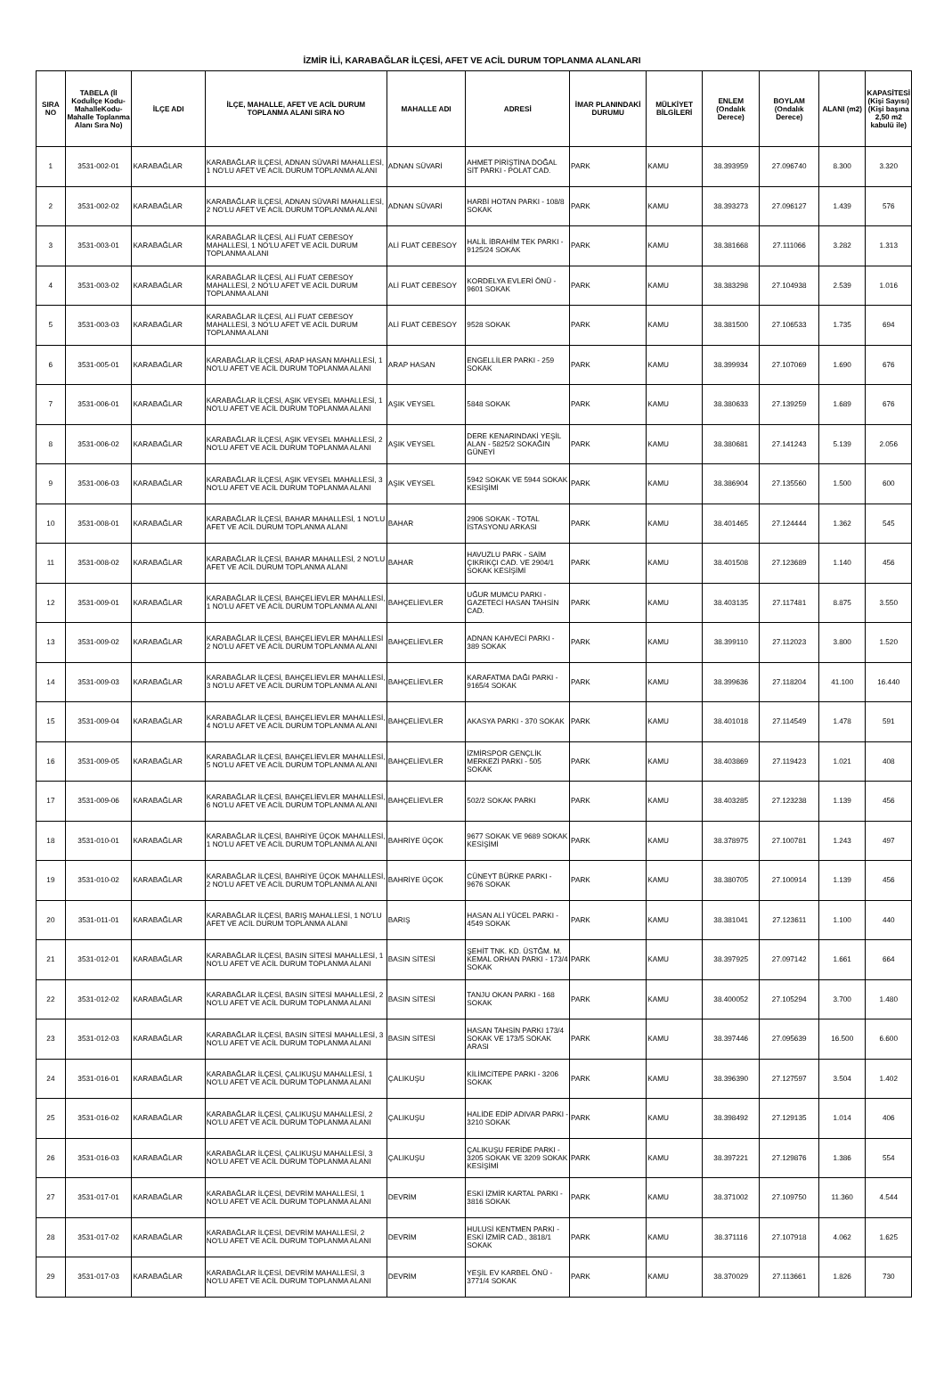İZMİR İLİ, KARABAĞLAR İLÇESİ, AFET VE ACİL DURUM TOPLANMA ALANLARI
| SIRA NO | TABELA (İl Koduİlçe Kodu-MahalleKodu-Mahalle Toplanma Alanı Sıra No) | İLÇE ADI | İLÇE, MAHALLE, AFET VE ACİL DURUM TOPLANMA ALANI SIRA NO | MAHALLE ADI | ADRESİ | İMAR PLANINDAKİ DURUMU | MÜLKİYET BİLGİLERİ | ENLEM (Ondalık Derece) | BOYLAM (Ondalık Derece) | ALANI (m2) | KAPASİTESİ (Kişi Sayısı) (Kişi başına 2,50 m2 kabulü ile) |
| --- | --- | --- | --- | --- | --- | --- | --- | --- | --- | --- | --- |
| 1 | 3531-002-01 | KARABAĞLAR | KARABAĞLAR İLÇESİ, ADNAN SÜVARİ MAHALLESİ, 1 NO'LU AFET VE ACİL DURUM TOPLANMA ALANI | ADNAN SÜVARİ | AHMET PİRİŞTİNA DOĞAL SİT PARKI - POLAT CAD. | PARK | KAMU | 38.393959 | 27.096740 | 8.300 | 3.320 |
| 2 | 3531-002-02 | KARABAĞLAR | KARABAĞLAR İLÇESİ, ADNAN SÜVARİ MAHALLESİ, 2 NO'LU AFET VE ACİL DURUM TOPLANMA ALANI | ADNAN SÜVARİ | HARBİ HOTAN PARKI - 108/8 SOKAK | PARK | KAMU | 38.393273 | 27.096127 | 1.439 | 576 |
| 3 | 3531-003-01 | KARABAĞLAR | KARABAĞLAR İLÇESİ, ALİ FUAT CEBESOY MAHALLESİ, 1 NO'LU AFET VE ACİL DURUM TOPLANMA ALANI | ALİ FUAT CEBESOY | HALİL İBRAHİM TEK PARKI - 9125/24 SOKAK | PARK | KAMU | 38.381668 | 27.111066 | 3.282 | 1.313 |
| 4 | 3531-003-02 | KARABAĞLAR | KARABAĞLAR İLÇESİ, ALİ FUAT CEBESOY MAHALLESİ, 2 NO'LU AFET VE ACİL DURUM TOPLANMA ALANI | ALİ FUAT CEBESOY | KORDELYA EVLERİ ÖNÜ - 9601 SOKAK | PARK | KAMU | 38.383298 | 27.104938 | 2.539 | 1.016 |
| 5 | 3531-003-03 | KARABAĞLAR | KARABAĞLAR İLÇESİ, ALİ FUAT CEBESOY MAHALLESİ, 3 NO'LU AFET VE ACİL DURUM TOPLANMA ALANI | ALİ FUAT CEBESOY | 9528 SOKAK | PARK | KAMU | 38.381500 | 27.106533 | 1.735 | 694 |
| 6 | 3531-005-01 | KARABAĞLAR | KARABAĞLAR İLÇESİ, ARAP HASAN MAHALLESİ, 1 NO'LU AFET VE ACİL DURUM TOPLANMA ALANI | ARAP HASAN | ENGELLİLER PARKI - 259 SOKAK | PARK | KAMU | 38.399934 | 27.107069 | 1.690 | 676 |
| 7 | 3531-006-01 | KARABAĞLAR | KARABAĞLAR İLÇESİ, AŞIK VEYSEL MAHALLESİ, 1 NO'LU AFET VE ACİL DURUM TOPLANMA ALANI | AŞIK VEYSEL | 5848 SOKAK | PARK | KAMU | 38.380633 | 27.139259 | 1.689 | 676 |
| 8 | 3531-006-02 | KARABAĞLAR | KARABAĞLAR İLÇESİ, AŞIK VEYSEL MAHALLESİ, 2 NO'LU AFET VE ACİL DURUM TOPLANMA ALANI | AŞIK VEYSEL | DERE KENARINDAKİ YEŞİL ALAN - 5825/2 SOKAĞIN GÜNEYİ | PARK | KAMU | 38.380681 | 27.141243 | 5.139 | 2.056 |
| 9 | 3531-006-03 | KARABAĞLAR | KARABAĞLAR İLÇESİ, AŞIK VEYSEL MAHALLESİ, 3 NO'LU AFET VE ACİL DURUM TOPLANMA ALANI | AŞIK VEYSEL | 5942 SOKAK VE 5944 SOKAK KESİŞİMİ | PARK | KAMU | 38.386904 | 27.135560 | 1.500 | 600 |
| 10 | 3531-008-01 | KARABAĞLAR | KARABAĞLAR İLÇESİ, BAHAR MAHALLESİ, 1 NO'LU AFET VE ACİL DURUM TOPLANMA ALANI | BAHAR | 2906 SOKAK - TOTAL İSTASYONU ARKASI | PARK | KAMU | 38.401465 | 27.124444 | 1.362 | 545 |
| 11 | 3531-008-02 | KARABAĞLAR | KARABAĞLAR İLÇESİ, BAHAR MAHALLESİ, 2 NO'LU AFET VE ACİL DURUM TOPLANMA ALANI | BAHAR | HAVUZLU PARK - SAİM ÇIKRIKÇI CAD. VE 2904/1 SOKAK KESİŞİMİ | PARK | KAMU | 38.401508 | 27.123689 | 1.140 | 456 |
| 12 | 3531-009-01 | KARABAĞLAR | KARABAĞLAR İLÇESİ, BAHÇELİEVLER MAHALLESİ, 1 NO'LU AFET VE ACİL DURUM TOPLANMA ALANI | BAHÇELİEVLER | UĞUR MUMCU PARKI - GAZETECİ HASAN TAHSİN CAD. | PARK | KAMU | 38.403135 | 27.117481 | 8.875 | 3.550 |
| 13 | 3531-009-02 | KARABAĞLAR | KARABAĞLAR İLÇESİ, BAHÇELİEVLER MAHALLESİ 2 NO'LU AFET VE ACİL DURUM TOPLANMA ALANI | BAHÇELİEVLER | ADNAN KAHVECİ PARKI - 389 SOKAK | PARK | KAMU | 38.399110 | 27.112023 | 3.800 | 1.520 |
| 14 | 3531-009-03 | KARABAĞLAR | KARABAĞLAR İLÇESİ, BAHÇELİEVLER MAHALLESİ, 3 NO'LU AFET VE ACİL DURUM TOPLANMA ALANI | BAHÇELİEVLER | KARAFATMA DAĞI PARKI - 9165/4 SOKAK | PARK | KAMU | 38.399636 | 27.118204 | 41.100 | 16.440 |
| 15 | 3531-009-04 | KARABAĞLAR | KARABAĞLAR İLÇESİ, BAHÇELİEVLER MAHALLESİ, 4 NO'LU AFET VE ACİL DURUM TOPLANMA ALANI | BAHÇELİEVLER | AKASYA PARKI - 370 SOKAK | PARK | KAMU | 38.401018 | 27.114549 | 1.478 | 591 |
| 16 | 3531-009-05 | KARABAĞLAR | KARABAĞLAR İLÇESİ, BAHÇELİEVLER MAHALLESİ, 5 NO'LU AFET VE ACİL DURUM TOPLANMA ALANI | BAHÇELİEVLER | İZMİRSPOR GENÇLİK MERKEZİ PARKI - 505 SOKAK | PARK | KAMU | 38.403869 | 27.119423 | 1.021 | 408 |
| 17 | 3531-009-06 | KARABAĞLAR | KARABAĞLAR İLÇESİ, BAHÇELİEVLER MAHALLESİ, 6 NO'LU AFET VE ACİL DURUM TOPLANMA ALANI | BAHÇELİEVLER | 502/2 SOKAK PARKI | PARK | KAMU | 38.403285 | 27.123238 | 1.139 | 456 |
| 18 | 3531-010-01 | KARABAĞLAR | KARABAĞLAR İLÇESİ, BAHRİYE ÜÇOK MAHALLESİ, 1 NO'LU AFET VE ACİL DURUM TOPLANMA ALANI | BAHRİYE ÜÇOK | 9677 SOKAK VE 9689 SOKAK KESİŞİMİ | PARK | KAMU | 38.378975 | 27.100781 | 1.243 | 497 |
| 19 | 3531-010-02 | KARABAĞLAR | KARABAĞLAR İLÇESİ, BAHRİYE ÜÇOK MAHALLESİ, 2 NO'LU AFET VE ACİL DURUM TOPLANMA ALANI | BAHRİYE ÜÇOK | CÜNEYT BÜRKE PARKI - 9676 SOKAK | PARK | KAMU | 38.380705 | 27.100914 | 1.139 | 456 |
| 20 | 3531-011-01 | KARABAĞLAR | KARABAĞLAR İLÇESİ, BARIŞ MAHALLESİ, 1 NO'LU AFET VE ACİL DURUM TOPLANMA ALANI | BARIŞ | HASAN ALİ YÜCEL PARKI - 4549 SOKAK | PARK | KAMU | 38.381041 | 27.123611 | 1.100 | 440 |
| 21 | 3531-012-01 | KARABAĞLAR | KARABAĞLAR İLÇESİ, BASIN SİTESİ MAHALLESİ, 1 NO'LU AFET VE ACİL DURUM TOPLANMA ALANI | BASIN SİTESİ | ŞEHİT TNK. KD. ÜSTĞM. M. KEMAL ORHAN PARKI - 173/4 SOKAK | PARK | KAMU | 38.397925 | 27.097142 | 1.661 | 664 |
| 22 | 3531-012-02 | KARABAĞLAR | KARABAĞLAR İLÇESİ, BASIN SİTESİ MAHALLESİ, 2 NO'LU AFET VE ACİL DURUM TOPLANMA ALANI | BASIN SİTESİ | TANJU OKAN PARKI - 168 SOKAK | PARK | KAMU | 38.400052 | 27.105294 | 3.700 | 1.480 |
| 23 | 3531-012-03 | KARABAĞLAR | KARABAĞLAR İLÇESİ, BASIN SİTESİ MAHALLESİ, 3 NO'LU AFET VE ACİL DURUM TOPLANMA ALANI | BASIN SİTESİ | HASAN TAHSİN PARKI 173/4 SOKAK VE 173/5 SOKAK ARASI | PARK | KAMU | 38.397446 | 27.095639 | 16.500 | 6.600 |
| 24 | 3531-016-01 | KARABAĞLAR | KARABAĞLAR İLÇESİ, ÇALIKUŞU MAHALLESİ, 1 NO'LU AFET VE ACİL DURUM TOPLANMA ALANI | ÇALIKUŞU | KİLİMCİTEPE PARKI - 3206 SOKAK | PARK | KAMU | 38.396390 | 27.127597 | 3.504 | 1.402 |
| 25 | 3531-016-02 | KARABAĞLAR | KARABAĞLAR İLÇESİ, ÇALIKUŞU MAHALLESİ, 2 NO'LU AFET VE ACİL DURUM TOPLANMA ALANI | ÇALIKUŞU | HALİDE EDİP ADIVAR PARKI - 3210 SOKAK | PARK | KAMU | 38.398492 | 27.129135 | 1.014 | 406 |
| 26 | 3531-016-03 | KARABAĞLAR | KARABAĞLAR İLÇESİ, ÇALIKUŞU MAHALLESİ, 3 NO'LU AFET VE ACİL DURUM TOPLANMA ALANI | ÇALIKUŞU | ÇALIKUŞU FERİDE PARKI - 3205 SOKAK VE 3209 SOKAK KESİŞİMİ | PARK | KAMU | 38.397221 | 27.129876 | 1.386 | 554 |
| 27 | 3531-017-01 | KARABAĞLAR | KARABAĞLAR İLÇESİ, DEVRİM MAHALLESİ, 1 NO'LU AFET VE ACİL DURUM TOPLANMA ALANI | DEVRİM | ESKİ İZMİR KARTAL PARKI - 3816 SOKAK | PARK | KAMU | 38.371002 | 27.109750 | 11.360 | 4.544 |
| 28 | 3531-017-02 | KARABAĞLAR | KARABAĞLAR İLÇESİ, DEVRİM MAHALLESİ, 2 NO'LU AFET VE ACİL DURUM TOPLANMA ALANI | DEVRİM | HULUSİ KENTMEN PARKI - ESKİ İZMİR CAD., 3818/1 SOKAK | PARK | KAMU | 38.371116 | 27.107918 | 4.062 | 1.625 |
| 29 | 3531-017-03 | KARABAĞLAR | KARABAĞLAR İLÇESİ, DEVRİM MAHALLESİ, 3 NO'LU AFET VE ACİL DURUM TOPLANMA ALANI | DEVRİM | YEŞİL EV KARBEL ÖNÜ - 3771/4 SOKAK | PARK | KAMU | 38.370029 | 27.113661 | 1.826 | 730 |